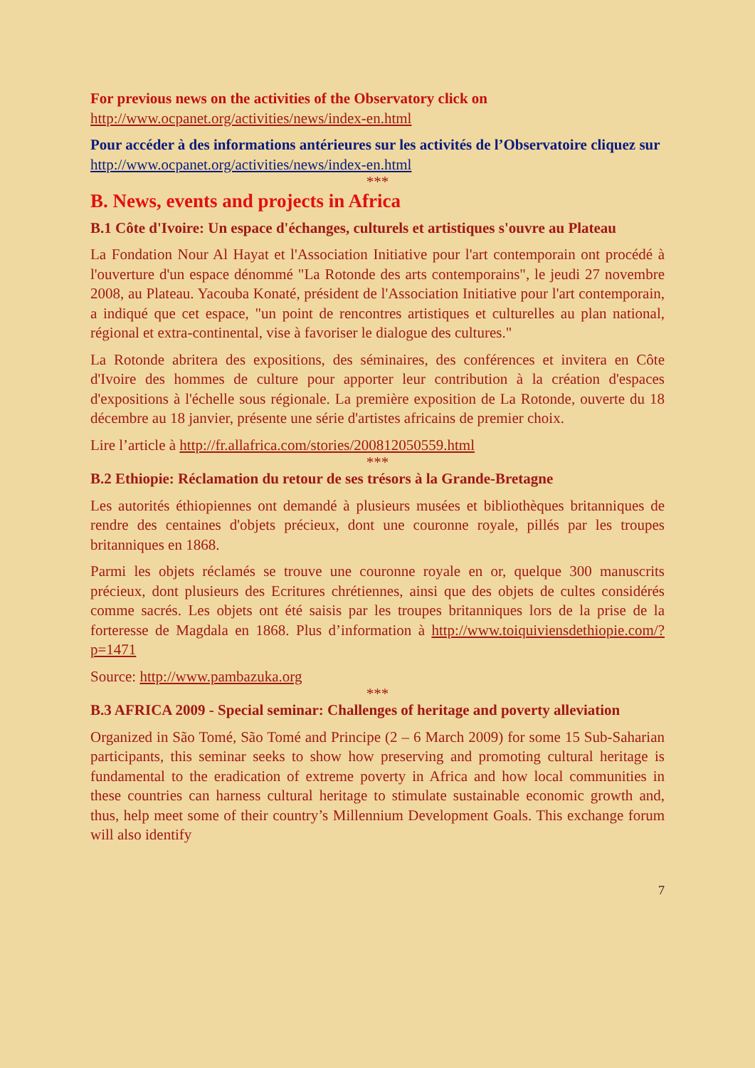For previous news on the activities of the Observatory click on
http://www.ocpanet.org/activities/news/index-en.html
Pour accéder à des informations antérieures sur les activités de l’Observatoire cliquez sur
http://www.ocpanet.org/activities/news/index-en.html
***
B. News, events and projects in Africa
B.1 Côte d'Ivoire: Un espace d'échanges, culturels et artistiques s'ouvre au Plateau
La Fondation Nour Al Hayat et l'Association Initiative pour l'art contemporain ont procédé à l'ouverture d'un espace dénommé "La Rotonde des arts contemporains", le jeudi 27 novembre 2008, au Plateau. Yacouba Konaté, président de l'Association Initiative pour l'art contemporain, a indiqué que cet espace, "un point de rencontres artistiques et culturelles au plan national, régional et extra-continental, vise à favoriser le dialogue des cultures."
La Rotonde abritera des expositions, des séminaires, des conférences et invitera en Côte d'Ivoire des hommes de culture pour apporter leur contribution à la création d'espaces d'expositions à l'échelle sous régionale. La première exposition de La Rotonde, ouverte du 18 décembre au 18 janvier, présente une série d'artistes africains de premier choix.
Lire l’article à http://fr.allafrica.com/stories/200812050559.html
***
B.2 Ethiopie: Réclamation du retour de ses trésors à la Grande-Bretagne
Les autorités éthiopiennes ont demandé à plusieurs musées et bibliothèques britanniques de rendre des centaines d'objets précieux, dont une couronne royale, pillés par les troupes britanniques en 1868.
Parmi les objets réclamés se trouve une couronne royale en or, quelque 300 manuscrits précieux, dont plusieurs des Ecritures chrétiennes, ainsi que des objets de cultes considérés comme sacrés. Les objets ont été saisis par les troupes britanniques lors de la prise de la forteresse de Magdala en 1868. Plus d’information à http://www.toiquiviensdethiopie.com/?p=1471
Source: http://www.pambazuka.org
***
B.3 AFRICA 2009 - Special seminar: Challenges of heritage and poverty alleviation
Organized in São Tomé, São Tomé and Principe (2 – 6 March 2009) for some 15 Sub-Saharian participants, this seminar seeks to show how preserving and promoting cultural heritage is fundamental to the eradication of extreme poverty in Africa and how local communities in these countries can harness cultural heritage to stimulate sustainable economic growth and, thus, help meet some of their country’s Millennium Development Goals. This exchange forum will also identify
7